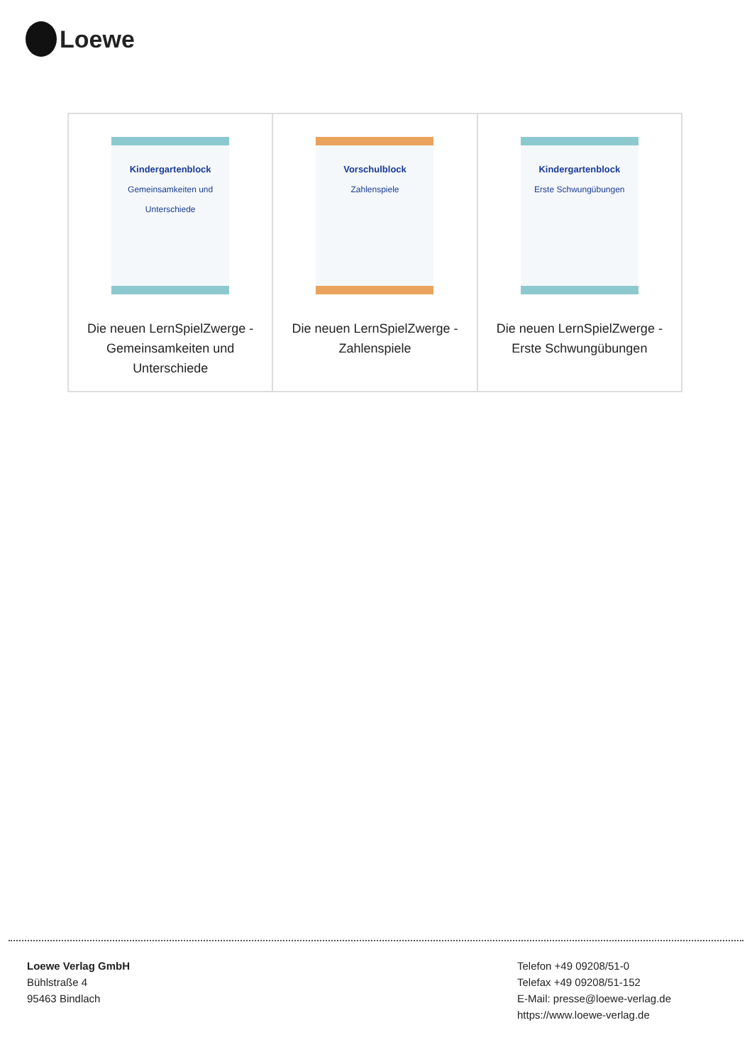Loewe
| Kindergartenblock Gemeinsamkeiten und Unterschiede Die neuen LernSpielZwerge - Gemeinsamkeiten und Unterschiede | Vorschulblock Zahlenspiele Die neuen LernSpielZwerge - Zahlenspiele | Kindergartenblock Erste Schwungübungen Die neuen LernSpielZwerge - Erste Schwungübungen |
Loewe Verlag GmbH
Bühlstraße 4
95463 Bindlach
Telefon +49 09208/51-0
Telefax +49 09208/51-152
E-Mail: presse@loewe-verlag.de
https://www.loewe-verlag.de